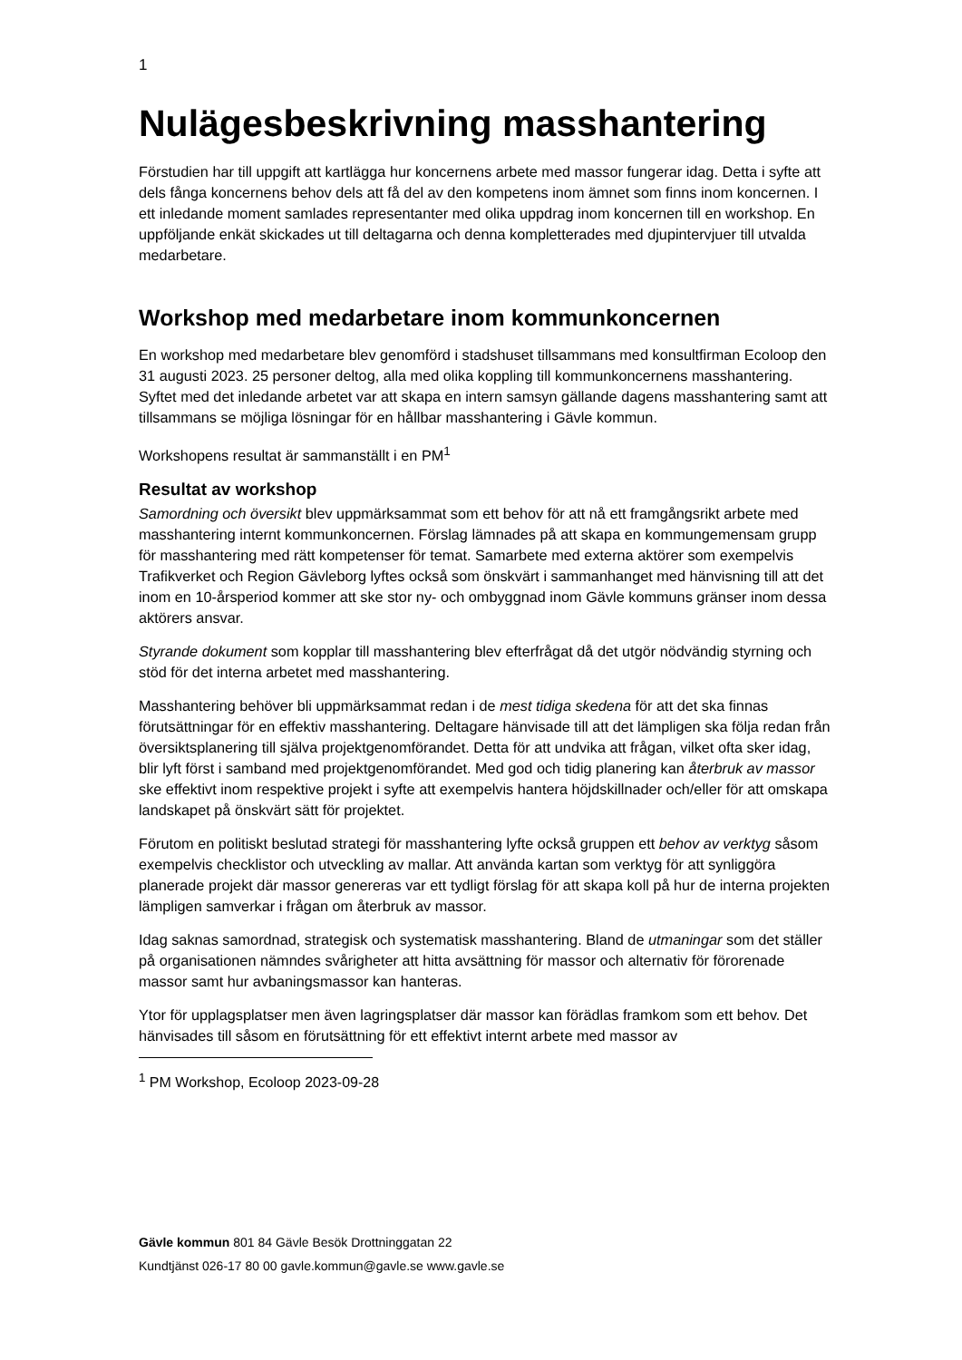1
Nulägesbeskrivning masshantering
Förstudien har till uppgift att kartlägga hur koncernens arbete med massor fungerar idag. Detta i syfte att dels fånga koncernens behov dels att få del av den kompetens inom ämnet som finns inom koncernen. I ett inledande moment samlades representanter med olika uppdrag inom koncernen till en workshop. En uppföljande enkät skickades ut till deltagarna och denna kompletterades med djupintervjuer till utvalda medarbetare.
Workshop med medarbetare inom kommunkoncernen
En workshop med medarbetare blev genomförd i stadshuset tillsammans med konsultfirman Ecoloop den 31 augusti 2023. 25 personer deltog, alla med olika koppling till kommunkoncernens masshantering. Syftet med det inledande arbetet var att skapa en intern samsyn gällande dagens masshantering samt att tillsammans se möjliga lösningar för en hållbar masshantering i Gävle kommun.
Workshopens resultat är sammanställt i en PM<sup>1</sup>
Resultat av workshop
Samordning och översikt blev uppmärksammat som ett behov för att nå ett framgångsrikt arbete med masshantering internt kommunkoncernen. Förslag lämnades på att skapa en kommungemensam grupp för masshantering med rätt kompetenser för temat. Samarbete med externa aktörer som exempelvis Trafikverket och Region Gävleborg lyftes också som önskvärt i sammanhanget med hänvisning till att det inom en 10-årsperiod kommer att ske stor ny- och ombyggnad inom Gävle kommuns gränser inom dessa aktörers ansvar.
Styrande dokument som kopplar till masshantering blev efterfrågat då det utgör nödvändig styrning och stöd för det interna arbetet med masshantering.
Masshantering behöver bli uppmärksammat redan i de mest tidiga skedena för att det ska finnas förutsättningar för en effektiv masshantering. Deltagare hänvisade till att det lämpligen ska följa redan från översiktsplanering till själva projektgenomförandet. Detta för att undvika att frågan, vilket ofta sker idag, blir lyft först i samband med projektgenomförandet. Med god och tidig planering kan återbruk av massor ske effektivt inom respektive projekt i syfte att exempelvis hantera höjdskillnader och/eller för att omskapa landskapet på önskvärt sätt för projektet.
Förutom en politiskt beslutad strategi för masshantering lyfte också gruppen ett behov av verktyg såsom exempelvis checklistor och utveckling av mallar. Att använda kartan som verktyg för att synliggöra planerade projekt där massor genereras var ett tydligt förslag för att skapa koll på hur de interna projekten lämpligen samverkar i frågan om återbruk av massor.
Idag saknas samordnad, strategisk och systematisk masshantering. Bland de utmaningar som det ställer på organisationen nämndes svårigheter att hitta avsättning för massor och alternativ för förorenade massor samt hur avbaningsmassor kan hanteras.
Ytor för upplagsplatser men även lagringsplatser där massor kan förädlas framkom som ett behov. Det hänvisades till såsom en förutsättning för ett effektivt internt arbete med massor av
<sup>1</sup> PM Workshop, Ecoloop 2023-09-28
Gävle kommun 801 84 Gävle Besök Drottninggatan 22
Kundtjänst 026-17 80 00 gavle.kommun@gavle.se www.gavle.se